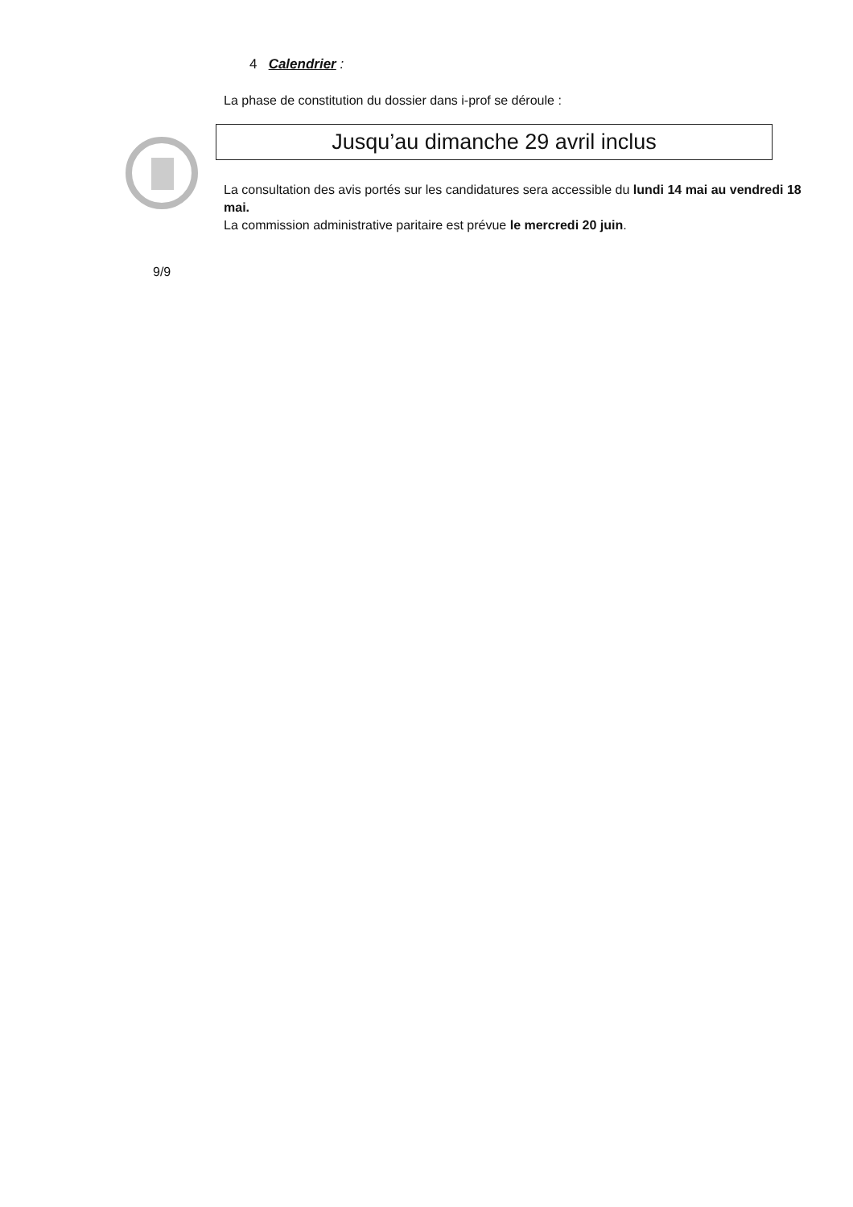4 Calendrier :
La phase de constitution du dossier dans i-prof se déroule :
Jusqu’au dimanche 29 avril inclus
La consultation des avis portés sur les candidatures sera accessible du lundi 14 mai au vendredi 18 mai.
La commission administrative paritaire est prévue le mercredi 20 juin.
9/9